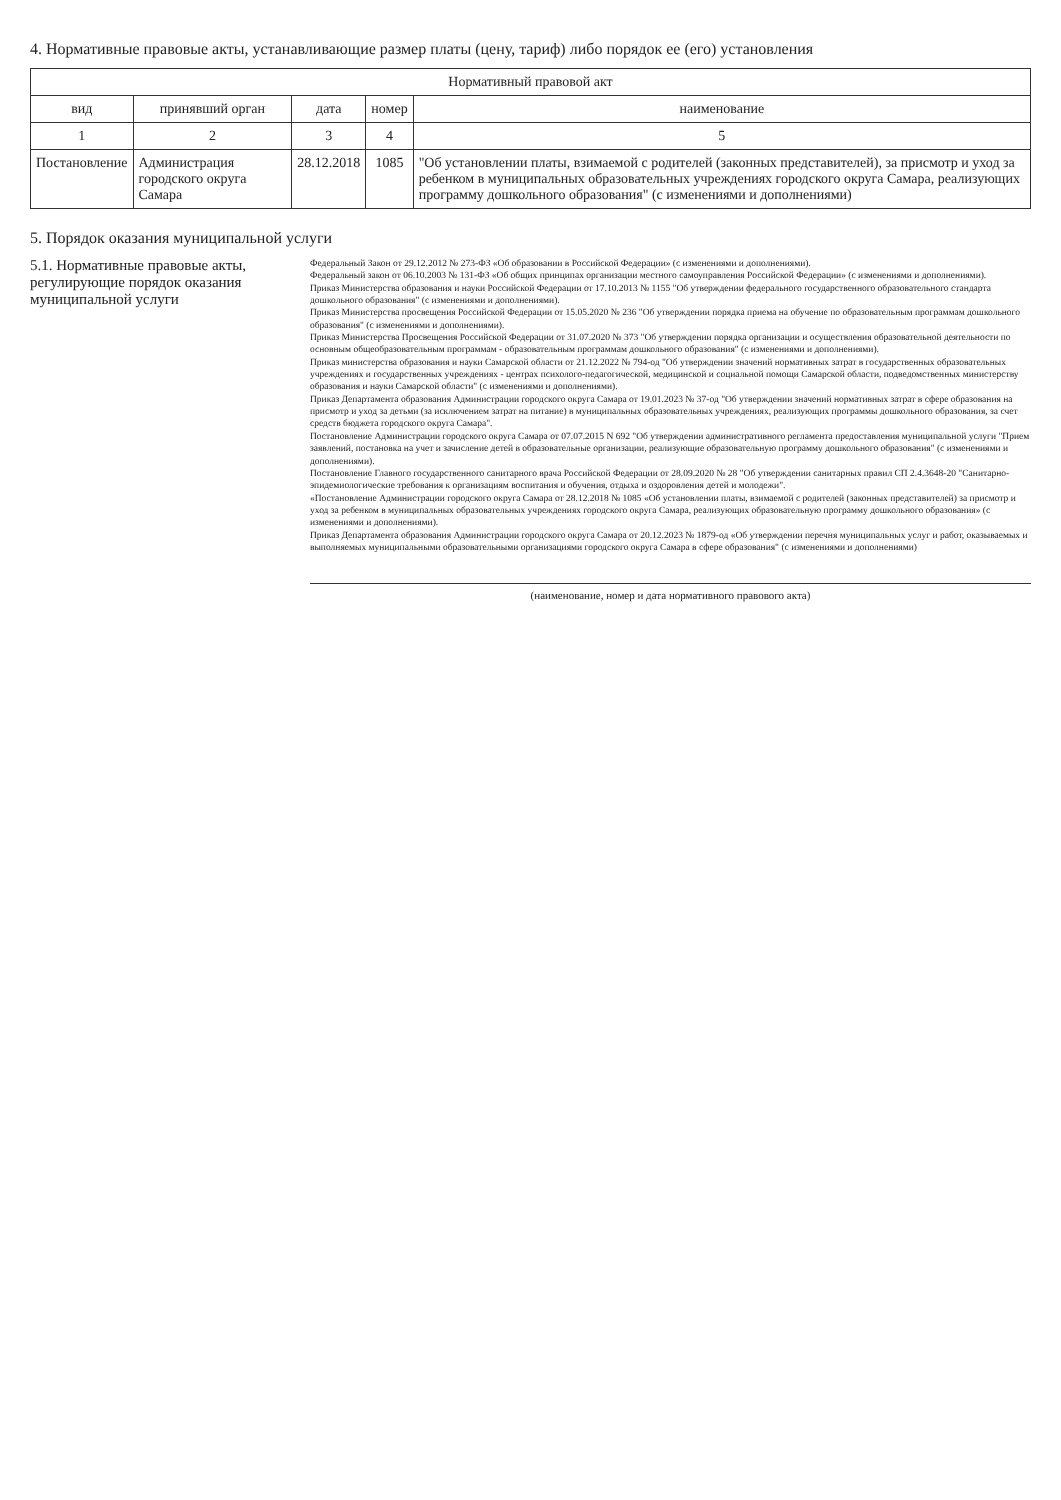4. Нормативные правовые акты, устанавливающие размер платы (цену, тариф) либо порядок ее (его) установления
| Нормативный правовой акт | | | | |
| --- | --- | --- | --- | --- |
| вид | принявший орган | дата | номер | наименование |
| 1 | 2 | 3 | 4 | 5 |
| Постановление | Администрация городского округа Самара | 28.12.2018 | 1085 | "Об установлении платы, взимаемой с родителей (законных представителей), за присмотр и уход за ребенком в муниципальных образовательных учреждениях городского округа Самара, реализующих программу дошкольного образования" (с изменениями и дополнениями) |
5. Порядок оказания муниципальной услуги
5.1. Нормативные правовые акты, регулирующие порядок оказания муниципальной услуги
Федеральный Закон от 29.12.2012 № 273-ФЗ «Об образовании в Российской Федерации» (с изменениями и дополнениями).
Федеральный закон от 06.10.2003 № 131-ФЗ «Об общих принципах организации местного самоуправления Российской Федерации» (с изменениями и дополнениями).
Приказ Министерства образования и науки Российской Федерации от 17.10.2013 № 1155 "Об утверждении федерального государственного образовательного стандарта дошкольного образования" (с изменениями и дополнениями).
Приказ Министерства просвещения Российской Федерации от 15.05.2020 № 236 "Об утверждении порядка приема на обучение по образовательным программам дошкольного образования" (с изменениями и дополнениями).
Приказ Министерства Просвещения Российской Федерации от 31.07.2020 № 373 "Об утверждении порядка организации и осуществления образовательной деятельности по основным общеобразовательным программам - образовательным программам дошкольного образования" (с изменениями и дополнениями).
Приказ министерства образования и науки Самарской области от 21.12.2022 № 794-од "Об утверждении значений нормативных затрат в государственных образовательных учреждениях и государственных учреждениях - центрах психолого-педагогической, медицинской и социальной помощи Самарской области, подведомственных министерству образования и науки Самарской области" (с изменениями и дополнениями).
Приказ Департамента образования Администрации городского округа Самара от 19.01.2023 № 37-од "Об утверждении значений нормативных затрат в сфере образования на присмотр и уход за детьми (за исключением затрат на питание) в муниципальных образовательных учреждениях, реализующих программы дошкольного образования, за счет средств бюджета городского округа Самара".
Постановление Администрации городского округа Самара от 07.07.2015 N 692 "Об утверждении административного регламента предоставления муниципальной услуги "Прием заявлений, постановка на учет и зачисление детей в образовательные организации, реализующие образовательную программу дошкольного образования" (с изменениями и дополнениями).
Постановление Главного государственного санитарного врача Российской Федерации от 28.09.2020 № 28 "Об утверждении санитарных правил СП 2.4.3648-20 "Санитарно-эпидемиологические требования к организациям воспитания и обучения, отдыха и оздоровления детей и молодежи".
«Постановление Администрации городского округа Самара от 28.12.2018 № 1085 «Об установлении платы, взимаемой с родителей (законных представителей) за присмотр и уход за ребенком в муниципальных образовательных учреждениях городского округа Самара, реализующих образовательную программу дошкольного образования» (с изменениями и дополнениями).
Приказ Департамента образования Администрации городского округа Самара от 20.12.2023 № 1879-од «Об утверждении перечня муниципальных услуг и работ, оказываемых и выполняемых муниципальными образовательными организациями городского округа Самара в сфере образования" (с изменениями и дополнениями)
(наименование, номер и дата нормативного правового акта)